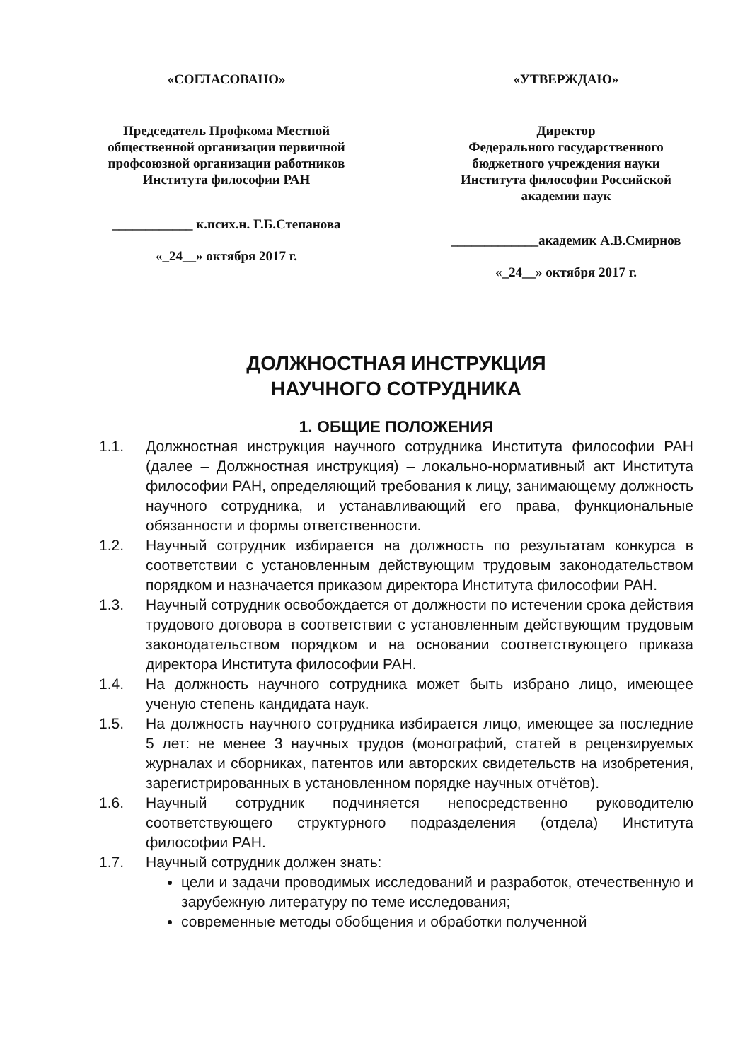«СОГЛАСОВАНО»
Председатель Профкома Местной общественной организации первичной профсоюзной организации работников Института философии РАН
____________ к.псих.н. Г.Б.Степанова
«_24__» октября 2017 г.
«УТВЕРЖДАЮ»
Директор
Федерального государственного бюджетного учреждения науки Института философии Российской академии наук
_____________академик А.В.Смирнов
«_24__» октября 2017 г.
ДОЛЖНОСТНАЯ ИНСТРУКЦИЯ
НАУЧНОГО СОТРУДНИКА
1. ОБЩИЕ ПОЛОЖЕНИЯ
1.1. Должностная инструкция научного сотрудника Института философии РАН (далее – Должностная инструкция) – локально-нормативный акт Института философии РАН, определяющий требования к лицу, занимающему должность научного сотрудника, и устанавливающий его права, функциональные обязанности и формы ответственности.
1.2. Научный сотрудник избирается на должность по результатам конкурса в соответствии с установленным действующим трудовым законодательством порядком и назначается приказом директора Института философии РАН.
1.3. Научный сотрудник освобождается от должности по истечении срока действия трудового договора в соответствии с установленным действующим трудовым законодательством порядком и на основании соответствующего приказа директора Института философии РАН.
1.4. На должность научного сотрудника может быть избрано лицо, имеющее ученую степень кандидата наук.
1.5. На должность научного сотрудника избирается лицо, имеющее за последние 5 лет: не менее 3 научных трудов (монографий, статей в рецензируемых журналах и сборниках, патентов или авторских свидетельств на изобретения, зарегистрированных в установленном порядке научных отчётов).
1.6. Научный сотрудник подчиняется непосредственно руководителю соответствующего структурного подразделения (отдела) Института философии РАН.
1.7. Научный сотрудник должен знать:
цели и задачи проводимых исследований и разработок, отечественную и зарубежную литературу по теме исследования;
современные методы обобщения и обработки полученной